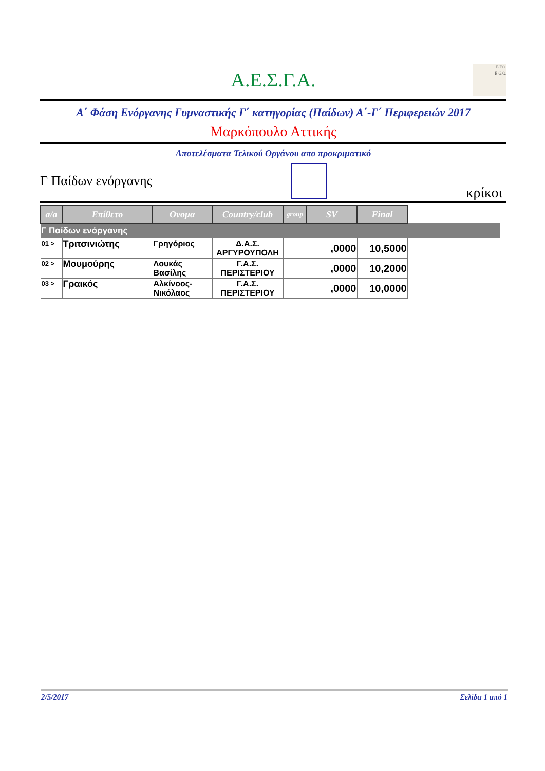Α.Ε.Σ.Γ.Α.
Ε.Γ.Ο.
E.G.O.
Α΄ Φάση Ενόργανης Γυμναστικής Γ΄ κατηγορίας (Παίδων) Α΄-Γ΄ Περιφερειών 2017
Μαρκόπουλο Αττικής
Αποτελέσματα Τελικού Οργάνου απο προκριματικό
Γ Παίδων ενόργανης
κρίκοι
| a/a | Επίθετο | Ονομα | Country/club | group | SV | Final | |
| --- | --- | --- | --- | --- | --- | --- | --- |
| Γ Παίδων ενόργανης | | | | | | | |
| 01 > | Τριτσινιώτης | Γρηγόριος | Δ.Α.Σ. ΑΡΓΥΡΟΥΠΟΛΗ | | ,0000 | 10,5000 | |
| 02 > | Μουμούρης | Λουκάς Βασίλης | Γ.Α.Σ. ΠΕΡΙΣΤΕΡΙΟΥ | | ,0000 | 10,2000 | |
| 03 > | Γραικός | Αλκίνοος-Νικόλαος | Γ.Α.Σ. ΠΕΡΙΣΤΕΡΙΟΥ | | ,0000 | 10,0000 | |
2/5/2017 Σελίδα 1 από 1